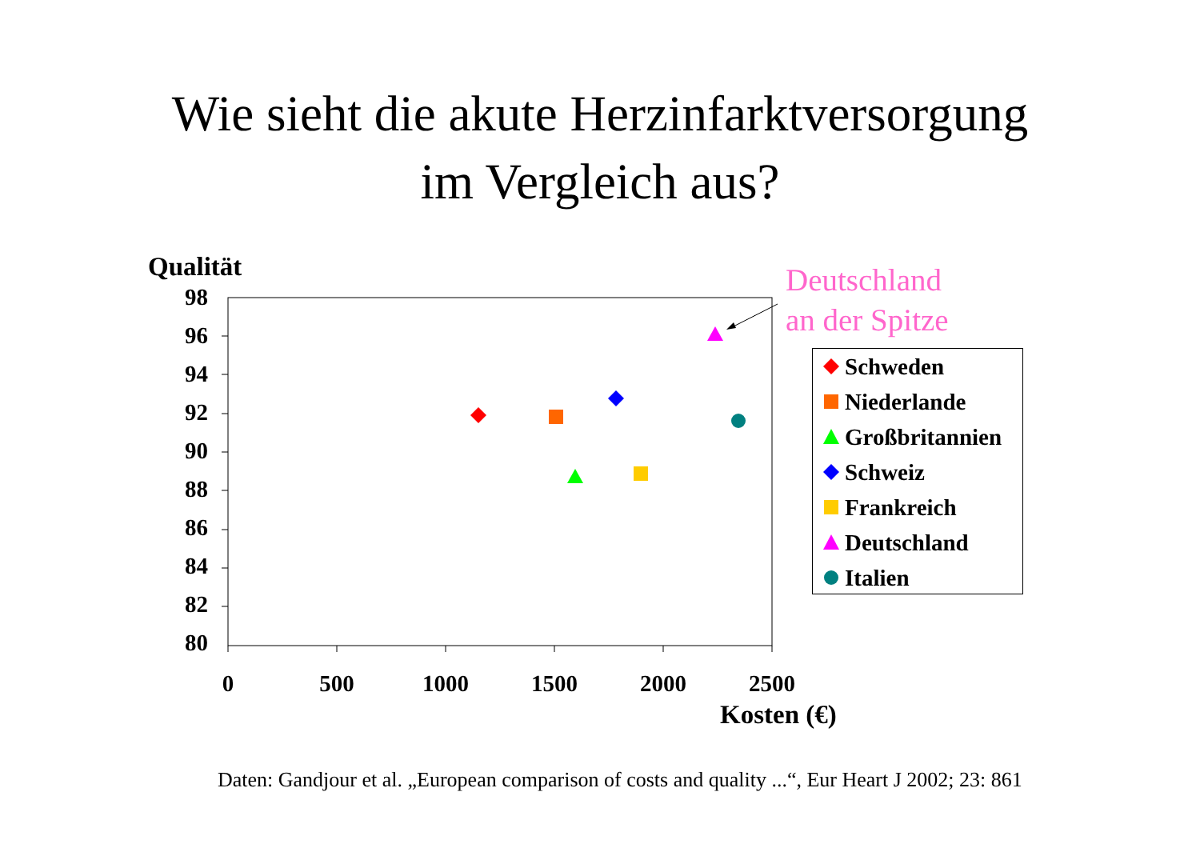Wie sieht die akute Herzinfarktversorgung
im Vergleich aus?
Qualität
98
96
94
92
90
88
86
84
82
80
0 500 1000 1500 2000 2500
Kosten (€)
Deutschland
an der Spitze
Schweden
Niederlande
Großbritannien
Schweiz
Frankreich
Deutschland
Italien
Daten: Gandjour et al. „European comparison of costs and quality ...“, Eur Heart J 2002; 23: 861